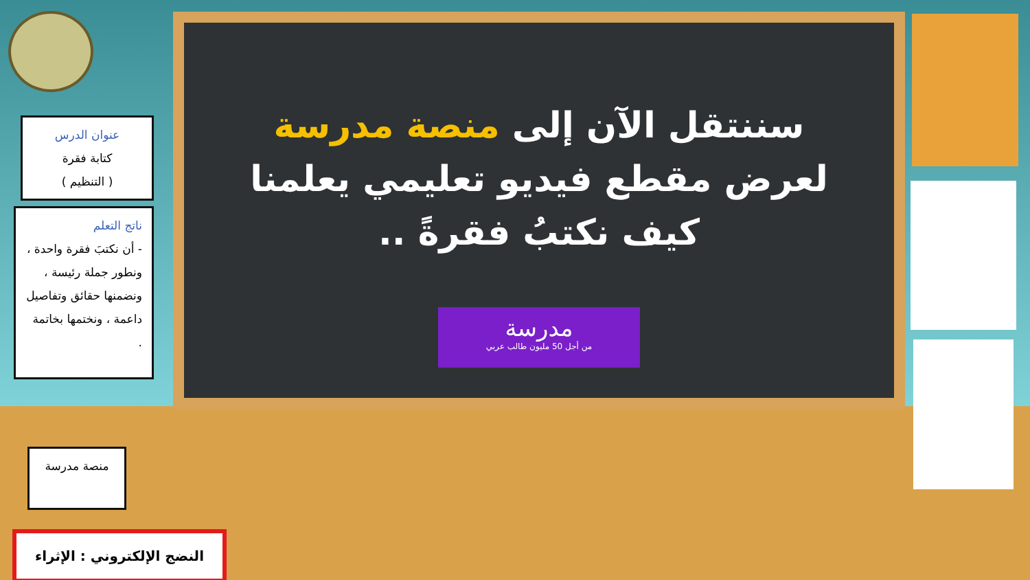سننتقل الآن إلى منصة مدرسة لعرض مقطع فيديو تعليمي يعلمنا كيف نكتبُ فقرةً ..
مدرسة
من أجل 50 مليون طالب عربي
عنوان الدرس
كتابة فقرة
( التنظيم )
ناتج التعلم
- أن نكتبَ فقرة واحدة ، ونطور جملة رئيسة ، ونضمنها حقائق وتفاصيل داعمة ، ونختمها بخاتمة .
منصة مدرسة
النضج الإلكتروني : الإثراء